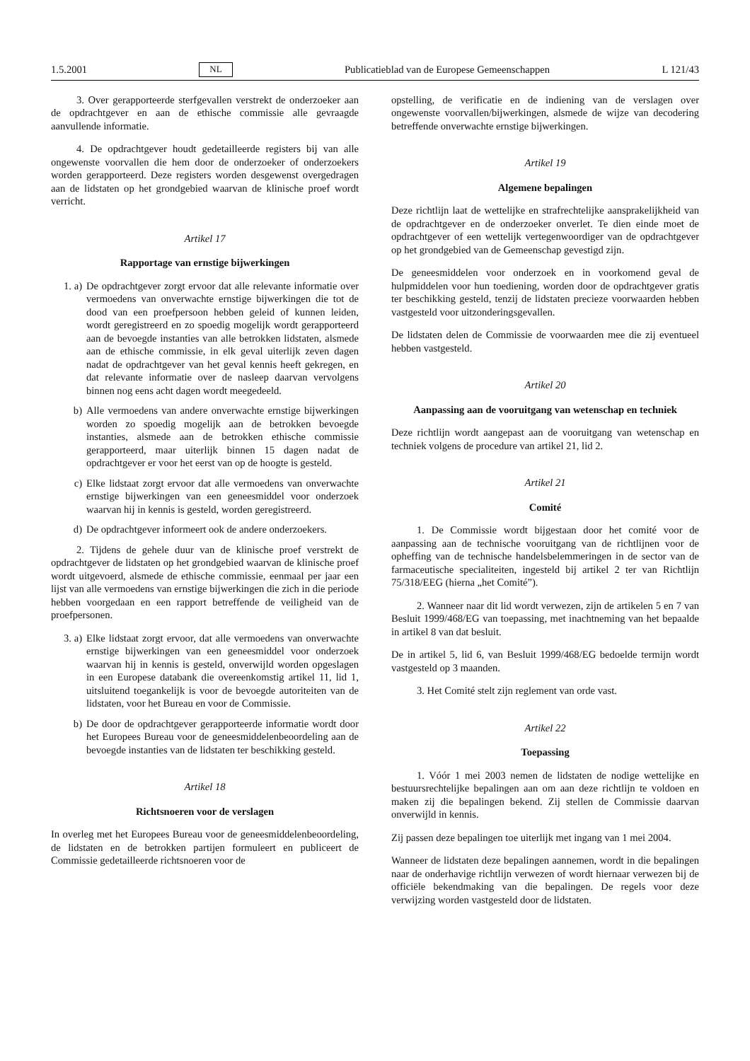1.5.2001 NL Publicatieblad van de Europese Gemeenschappen L 121/43
3. Over gerapporteerde sterfgevallen verstrekt de onderzoeker aan de opdrachtgever en aan de ethische commissie alle gevraagde aanvullende informatie.
4. De opdrachtgever houdt gedetailleerde registers bij van alle ongewenste voorvallen die hem door de onderzoeker of onderzoekers worden gerapporteerd. Deze registers worden desgewenst overgedragen aan de lidstaten op het grondgebied waarvan de klinische proef wordt verricht.
Artikel 17
Rapportage van ernstige bijwerkingen
1. a) De opdrachtgever zorgt ervoor dat alle relevante informatie over vermoedens van onverwachte ernstige bijwerkingen die tot de dood van een proefpersoon hebben geleid of kunnen leiden, wordt geregistreerd en zo spoedig mogelijk wordt gerapporteerd aan de bevoegde instanties van alle betrokken lidstaten, alsmede aan de ethische commissie, in elk geval uiterlijk zeven dagen nadat de opdrachtgever van het geval kennis heeft gekregen, en dat relevante informatie over de nasleep daarvan vervolgens binnen nog eens acht dagen wordt meegedeeld.
b) Alle vermoedens van andere onverwachte ernstige bijwerkingen worden zo spoedig mogelijk aan de betrokken bevoegde instanties, alsmede aan de betrokken ethische commissie gerapporteerd, maar uiterlijk binnen 15 dagen nadat de opdrachtgever er voor het eerst van op de hoogte is gesteld.
c) Elke lidstaat zorgt ervoor dat alle vermoedens van onverwachte ernstige bijwerkingen van een geneesmiddel voor onderzoek waarvan hij in kennis is gesteld, worden geregistreerd.
d) De opdrachtgever informeert ook de andere onderzoekers.
2. Tijdens de gehele duur van de klinische proef verstrekt de opdrachtgever de lidstaten op het grondgebied waarvan de klinische proef wordt uitgevoerd, alsmede de ethische commissie, eenmaal per jaar een lijst van alle vermoedens van ernstige bijwerkingen die zich in die periode hebben voorgedaan en een rapport betreffende de veiligheid van de proefpersonen.
3. a) Elke lidstaat zorgt ervoor, dat alle vermoedens van onverwachte ernstige bijwerkingen van een geneesmiddel voor onderzoek waarvan hij in kennis is gesteld, onverwijld worden opgeslagen in een Europese databank die overeenkomstig artikel 11, lid 1, uitsluitend toegankelijk is voor de bevoegde autoriteiten van de lidstaten, voor het Bureau en voor de Commissie.
b) De door de opdrachtgever gerapporteerde informatie wordt door het Europees Bureau voor de geneesmiddelenbeoordeling aan de bevoegde instanties van de lidstaten ter beschikking gesteld.
Artikel 18
Richtsnoeren voor de verslagen
In overleg met het Europees Bureau voor de geneesmiddelenbeoordeling, de lidstaten en de betrokken partijen formuleert en publiceert de Commissie gedetailleerde richtsnoeren voor de
opstelling, de verificatie en de indiening van de verslagen over ongewenste voorvallen/bijwerkingen, alsmede de wijze van decodering betreffende onverwachte ernstige bijwerkingen.
Artikel 19
Algemene bepalingen
Deze richtlijn laat de wettelijke en strafrechtelijke aansprakelijkheid van de opdrachtgever en de onderzoeker onverlet. Te dien einde moet de opdrachtgever of een wettelijk vertegenwoordiger van de opdrachtgever op het grondgebied van de Gemeenschap gevestigd zijn.
De geneesmiddelen voor onderzoek en in voorkomend geval de hulpmiddelen voor hun toediening, worden door de opdrachtgever gratis ter beschikking gesteld, tenzij de lidstaten precieze voorwaarden hebben vastgesteld voor uitzonderingsgevallen.
De lidstaten delen de Commissie de voorwaarden mee die zij eventueel hebben vastgesteld.
Artikel 20
Aanpassing aan de vooruitgang van wetenschap en techniek
Deze richtlijn wordt aangepast aan de vooruitgang van wetenschap en techniek volgens de procedure van artikel 21, lid 2.
Artikel 21
Comité
1. De Commissie wordt bijgestaan door het comité voor de aanpassing aan de technische vooruitgang van de richtlijnen voor de opheffing van de technische handelsbelemmeringen in de sector van de farmaceutische specialiteiten, ingesteld bij artikel 2 ter van Richtlijn 75/318/EEG (hierna „het Comité”).
2. Wanneer naar dit lid wordt verwezen, zijn de artikelen 5 en 7 van Besluit 1999/468/EG van toepassing, met inachtneming van het bepaalde in artikel 8 van dat besluit.
De in artikel 5, lid 6, van Besluit 1999/468/EG bedoelde termijn wordt vastgesteld op 3 maanden.
3. Het Comité stelt zijn reglement van orde vast.
Artikel 22
Toepassing
1. Vóór 1 mei 2003 nemen de lidstaten de nodige wettelijke en bestuursrechtelijke bepalingen aan om aan deze richtlijn te voldoen en maken zij die bepalingen bekend. Zij stellen de Commissie daarvan onverwijld in kennis.
Zij passen deze bepalingen toe uiterlijk met ingang van 1 mei 2004.
Wanneer de lidstaten deze bepalingen aannemen, wordt in die bepalingen naar de onderhavige richtlijn verwezen of wordt hiernaar verwezen bij de officiële bekendmaking van die bepalingen. De regels voor deze verwijzing worden vastgesteld door de lidstaten.